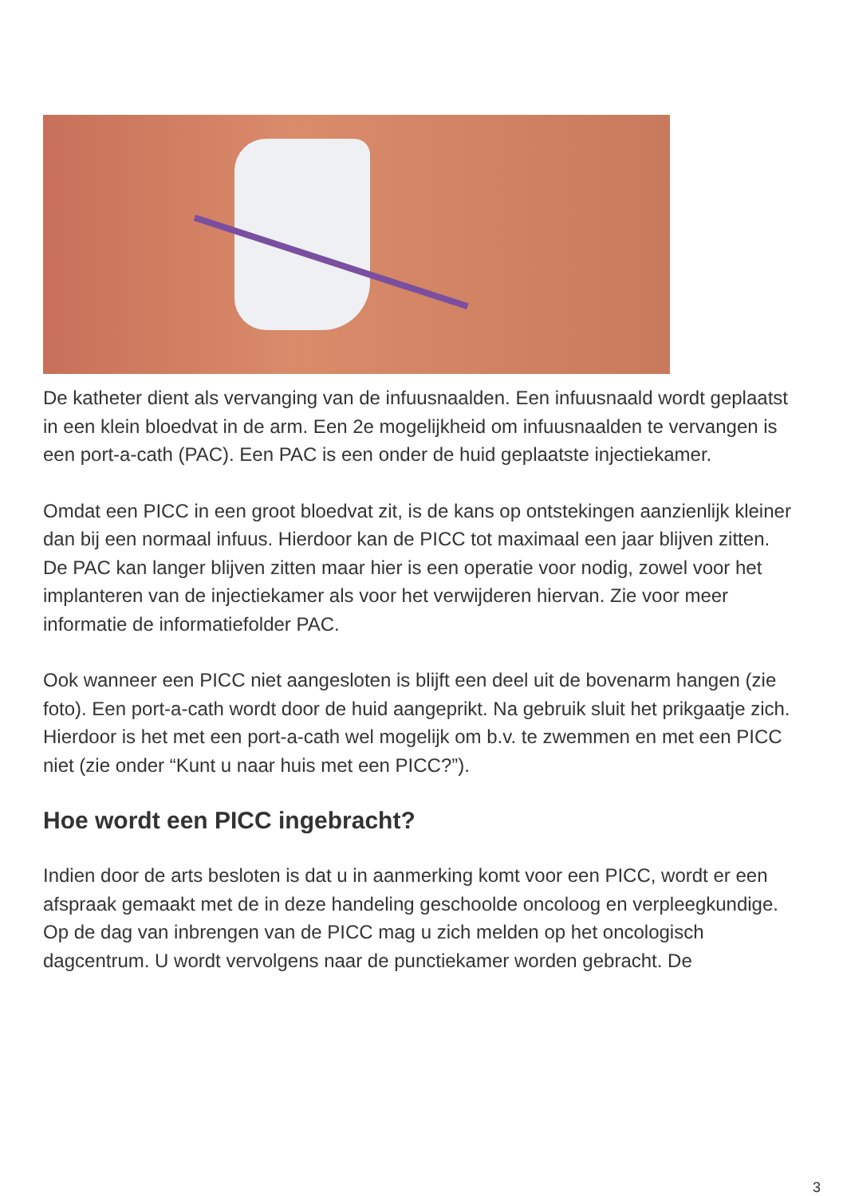De katheter dient als vervanging van de infuusnaalden. Een infuusnaald wordt geplaatst in een klein bloedvat in de arm. Een 2e mogelijkheid om infuusnaalden te vervangen is een port-a-cath (PAC). Een PAC is een onder de huid geplaatste injectiekamer.
Omdat een PICC in een groot bloedvat zit, is de kans op ontstekingen aanzienlijk kleiner dan bij een normaal infuus. Hierdoor kan de PICC tot maximaal een jaar blijven zitten.
De PAC kan langer blijven zitten maar hier is een operatie voor nodig, zowel voor het implanteren van de injectiekamer als voor het verwijderen hiervan. Zie voor meer informatie de informatiefolder PAC.
Ook wanneer een PICC niet aangesloten is blijft een deel uit de bovenarm hangen (zie foto). Een port-a-cath wordt door de huid aangeprikt. Na gebruik sluit het prikgaatje zich. Hierdoor is het met een port-a-cath wel mogelijk om b.v. te zwemmen en met een PICC niet (zie onder “Kunt u naar huis met een PICC?”).
Hoe wordt een PICC ingebracht?
Indien door de arts besloten is dat u in aanmerking komt voor een PICC, wordt er een afspraak gemaakt met de in deze handeling geschoolde oncoloog en verpleegkundige.
Op de dag van inbrengen van de PICC mag u zich melden op het oncologisch dagcentrum. U wordt vervolgens naar de punctiekamer worden gebracht. De
3